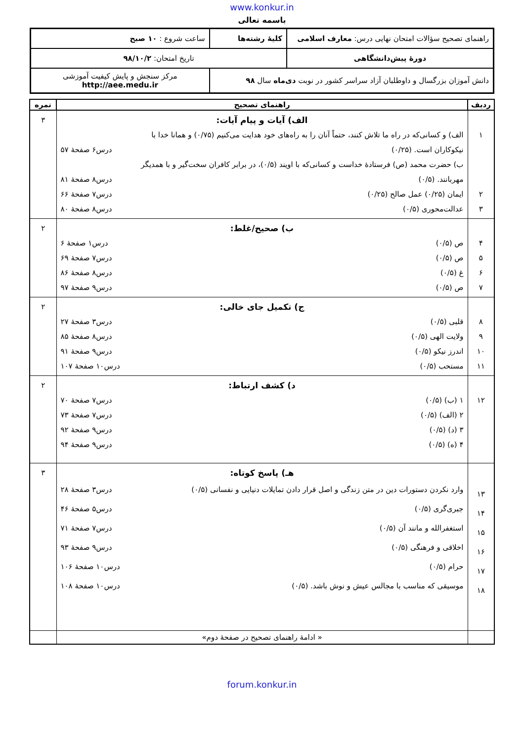www.konkur.in
باسمه تعالی
| راهنمای تصحیح سؤالات امتحان نهایی درس: معارف اسلامی | کلیهٔ رشته‌ها | ساعت شروع : ۱۰ صبح |
| دورهٔ پیش‌دانشگاهی | تاریخ امتحان: ۹۸/۱۰/۲ | |
| دانش آموزان بزرگسال و داوطلبان آزاد سراسر کشور در نوبت دی‌ماه سال ۹۸ | | مرکز سنجش و پایش کیفیت آموزشی http://aee.medu.ir |
| ردیف | راهنمای تصحیح | نمره |
| --- | --- | --- |
| ۱ ۲ ۳ | الف) آیات و پیام آیات: الف) و کسانی‌که در راه ما تلاش کنند، حتماً آنان را به راه‌های خود هدایت می‌کنیم (۰/۷۵) و همانا خدا با نیکوکاران است. (۰/۲۵) درس۶ صفحهٔ ۵۷ ب) حضرت محمد (ص) فرستادهٔ خداست و کسانی‌که با اویند (۰/۵)، در برابر کافران سخت‌گیر و با همدیگر مهربانند. (۰/۵) درس۸ صفحهٔ ۸۱ ایمان (۰/۲۵) عمل صالح (۰/۲۵) درس۷ صفحهٔ ۶۶ عدالت‌محوری (۰/۵) درس۸ صفحهٔ ۸۰ | ۳ |
| ۴ ۵ ۶ ۷ | ب) صحیح/غلط: ص (۰/۵) درس۱ صفحهٔ ۶ ص (۰/۵) درس۷ صفحهٔ ۶۹ غ (۰/۵) درس۸ صفحهٔ ۸۶ ص (۰/۵) درس۹ صفحهٔ ۹۷ | ۲ |
| ۸ ۹ ۱۰ ۱۱ | ج) تکمیل جای خالی: قلبی (۰/۵) درس۳ صفحهٔ ۲۷ ولایت الهی (۰/۵) درس۸ صفحهٔ ۸۵ اندرز نیکو (۰/۵) درس۹ صفحهٔ ۹۱ مستحب (۰/۵) درس۱۰ صفحهٔ ۱۰۷ | ۲ |
| ۱۲ | د) کشف ارتباط: ۱ (ب) (۰/۵) درس۷ صفحهٔ ۷۰ ۲ (الف) (۰/۵) درس۷ صفحهٔ ۷۳ ۳ (د) (۰/۵) درس۹ صفحهٔ ۹۲ ۴ (ه) (۰/۵) درس۹ صفحهٔ ۹۴ | ۲ |
| ۱۳ ۱۴ ۱۵ ۱۶ ۱۷ ۱۸ | هـ) پاسخ کوتاه: وارد نکردن دستورات دین در متن زندگی و اصل قرار دادن تمایلات دنیایی و نفسانی (۰/۵) درس۳ صفحهٔ ۲۸ جبری‌گری (۰/۵) درس۵ صفحهٔ ۴۶ استغفرالله و مانند آن (۰/۵) درس۷ صفحهٔ ۷۱ اخلاقی و فرهنگی (۰/۵) درس۹ صفحهٔ ۹۳ حرام (۰/۵) درس۱۰ صفحهٔ ۱۰۶ موسیقی که مناسب با مجالس عیش و نوش باشد. (۰/۵) درس۱۰ صفحهٔ ۱۰۸ | ۳ |
| | « ادامهٔ راهنمای تصحیح در صفحهٔ دوم» | |
forum.konkur.in